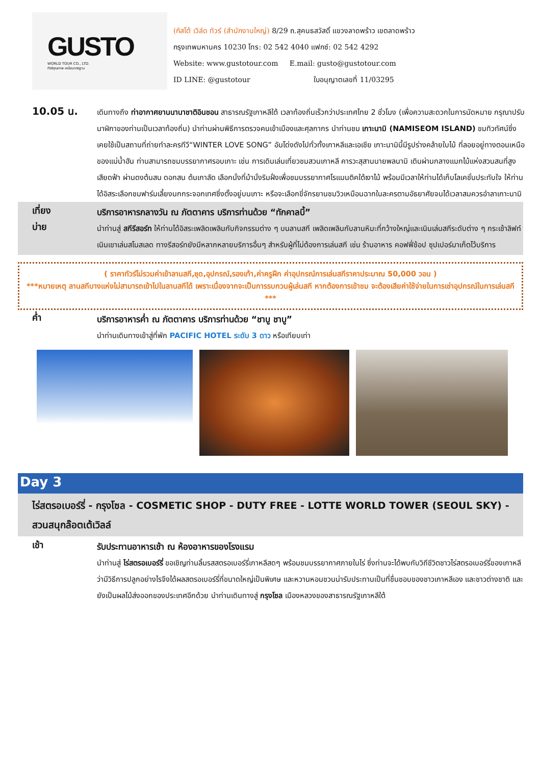GUSTO
WORLD TOUR CO., LTD.
ทัวร์คุณภาพ เหนือมาตรฐาน
(กัสโต้ เวิล์ด ทัวร์ (สำนักงานใหญ่) 8/29 ถ.สุคนธสวัสดิ์ แขวงลาดพร้าว เขตลาดพร้าว
กรุงเทพมหานคร 10230 โทร: 02 542 4040 แฟกซ์: 02 542 4292
Website: www.gustotour.com E.mail: gusto@gustotour.com
ID LINE: @gustotour ใบอนุญาตเลขที่ 11/03295
10.05 น.
เดินทางถึง ท่าอากาศยานนานาชาติอินชอน สาธารณรัฐเกาหลีใต้ เวลาท้องถิ่นเร็วกว่าประเทศไทย 2 ชั่วโมง (เพื่อความสะดวกในการนัดหมาย กรุณาปรับนาฬิกาของท่านเป็นเวลาท้องถิ่น) นำท่านผ่านพิธีการตรวจคนเข้าเมืองและศุลกากร นำท่านชม เกาะนามิ (NAMISEOM ISLAND) ชมทิวทัศน์ซึ่งเคยใช้เป็นสถานที่ถ่ายทำละครทีวี“WINTER LOVE SONG” อันโด่งดังไปทั่วทั้งเกาหลีและเอเชีย เกาะนามินี้มีรูปร่างคล้ายใบไม้ ที่ลอยอยู่ทางตอนเหนือของแม่น้ำฮัน ท่านสามารถชมบรรยากาศรอบเกาะ เช่น การเดินเล่นเที่ยวชมสวนเกาหลี คารวะสุสานนายพลนามิ เดินผ่านกลางแมกไม้แห่งสวนสนที่สูงเสียดฟ้า ผ่านดงต้นสน ดอกสน ต้นเกาลัด เลือกนั่งที่ม้านั่งริมฝั่งเพื่อชมบรรยากาศโรแมนติคใต้เงาไม้ พร้อมมีเวลาให้ท่านได้เก็บโลเคชั่นประทับใจ ให้ท่านได้อิสระเลือกชมฟาร์มเลี้ยงนกกระจอกเทศซึ่งตั้งอยู่บนเกาะ หรือจะเลือกขี่จักรยานชมวิวเหมือนฉากในละครตามอัธยาศัยจนได้เวลาสมควรอำลาเกาะนามิ
เที่ยง
บริการอาหารกลางวัน ณ ภัตตาคาร บริการท่านด้วย “ทักคาลบี้”
บ่าย
นำท่านสู่ สกีรีสอร์ท ให้ท่านได้อิสระเพลิดเพลินกับกิจกรรมต่าง ๆ บนลานสกี เพลิดเพลินกับลานหิมะที่กว้างใหญ่และเนินเล่นสกีระดับต่าง ๆ กระเช้าลิฟท์ เนินเขาเล่นสโนสเลด ทางรีสอร์ทยังมีหลากหลายบริการอื่นๆ สำหรับผู้ที่ไม่ต้องการเล่นสกี เช่น ร้านอาหาร คอฟฟี่ช้อป ซุปเปอร์มาเก็ตไว้บริการ
( ราคาทัวร์ไม่รวมค่าเข้าลานสกี,ชุด,อุปกรณ์,รองเท้า,ค่าครูฝึก ค่าอุปกรณ์การเล่นสกีราคาประมาณ 50,000 วอน )
***หมายเหตุ ลานสกีบางแห่งไม่สามารถเข้าไปในลานสกีได้ เพราะเนื่องจากจะเป็นการรบกวนผู้เล่นสกี หากต้องการเข้าชม จะต้องเสียค่าใช้จ่ายในการเช่าอุปกรณ์ในการเล่นสกี ***
ค่ำ
บริการอาหารค่ำ ณ ภัตตาคาร บริการท่านด้วย “ชาบู ชาบู”
นำท่านเดินทางเข้าสู่ที่พัก PACIFIC HOTEL ระดับ 3 ดาว หรือเทียบเท่า
Day 3
ไร่สตรอเบอร์รี่ - กรุงโซล - COSMETIC SHOP - DUTY FREE - LOTTE WORLD TOWER (SEOUL SKY) - สวนสนุกล๊อตเต้เวิลล์
เช้า
รับประทานอาหารเช้า ณ ห้องอาหารของโรงแรม
นำท่านสู่ ไร่สตรอเบอร์รี่ ขอเชิญท่านลิ้มรสสตรอเบอร์รี่เกาหลีสดๆ พร้อมชมบรรยากาศภายในไร่ ซึ่งท่านจะได้พบกับวิถีชีวิตชาวไร่สตรอเบอร์รี่ของเกาหลีว่ามีวิธีการปลูกอย่างไรจึงได้ผลสตรอเบอร์รี่ที่ขนาดใหญ่เป็นพิเศษ และหวานหอมชวนน่ารับประทานเป็นที่ชื่นชอบของชาวเกาหลีเอง และชาวต่างชาติ และยังเป็นผลไม้ส่งออกของประเทศอีกด้วย นำท่านเดินทางสู่ กรุงโซล เมืองหลวงของสาธารณรัฐเกาหลีใต้